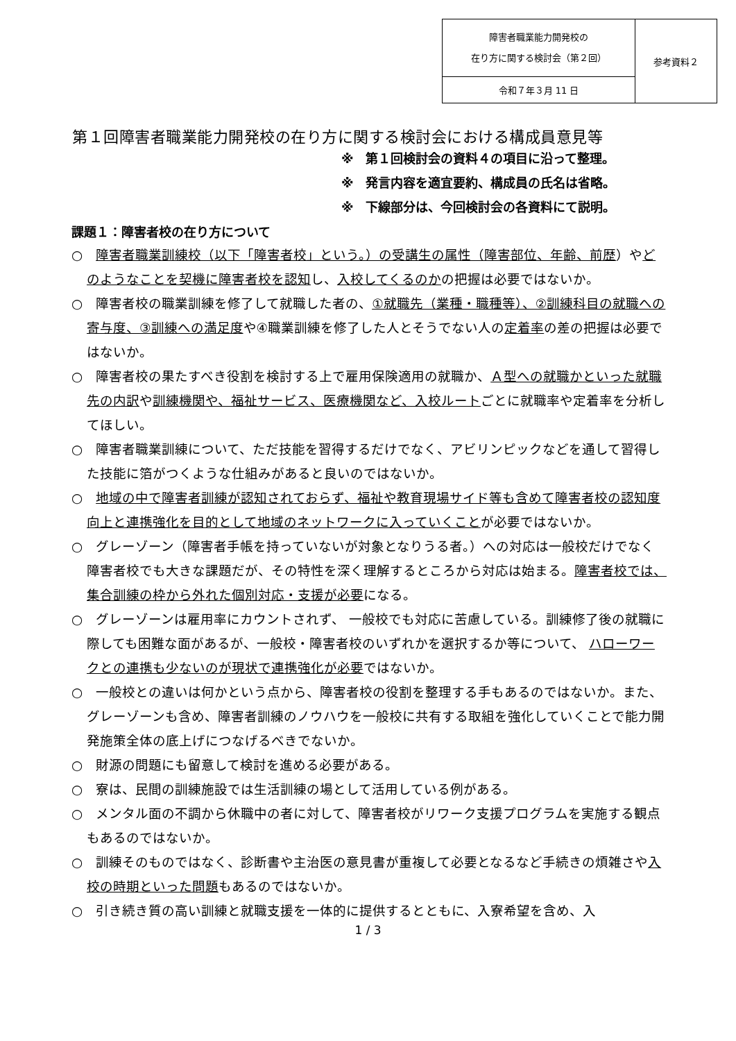| 障害者職業能力開発校の 在り方に関する検討会（第２回） | 参考資料２ |
| 令和７年３月 11 日 | |
第１回障害者職業能力開発校の在り方に関する検討会における構成員意見等
※　第１回検討会の資料４の項目に沿って整理。
※　発言内容を適宜要約、構成員の氏名は省略。
※　下線部分は、今回検討会の各資料にて説明。
課題１：障害者校の在り方について
○　障害者職業訓練校（以下「障害者校」という。）の受講生の属性（障害部位、年齢、前歴）やどのようなことを契機に障害者校を認知し、入校してくるのかの把握は必要ではないか。
○　障害者校の職業訓練を修了して就職した者の、①就職先（業種・職種等）、②訓練科目の就職への寄与度、③訓練への満足度や④職業訓練を修了した人とそうでない人の定着率の差の把握は必要ではないか。
○　障害者校の果たすべき役割を検討する上で雇用保険適用の就職か、Ａ型への就職かといった就職先の内訳や訓練機関や、福祉サービス、医療機関など、入校ルートごとに就職率や定着率を分析してほしい。
○　障害者職業訓練について、ただ技能を習得するだけでなく、アビリンピックなどを通して習得した技能に箔がつくような仕組みがあると良いのではないか。
○　地域の中で障害者訓練が認知されておらず、福祉や教育現場サイド等も含めて障害者校の認知度向上と連携強化を目的として地域のネットワークに入っていくことが必要ではないか。
○　グレーゾーン（障害者手帳を持っていないが対象となりうる者。）への対応は一般校だけでなく障害者校でも大きな課題だが、その特性を深く理解するところから対応は始まる。障害者校では、集合訓練の枠から外れた個別対応・支援が必要になる。
○　グレーゾーンは雇用率にカウントされず、 一般校でも対応に苦慮している。訓練修了後の就職に際しても困難な面があるが、一般校・障害者校のいずれかを選択するか等について、 ハローワークとの連携も少ないのが現状で連携強化が必要ではないか。
○　一般校との違いは何かという点から、障害者校の役割を整理する手もあるのではないか。また、グレーゾーンも含め、障害者訓練のノウハウを一般校に共有する取組を強化していくことで能力開発施策全体の底上げにつなげるべきでないか。
○　財源の問題にも留意して検討を進める必要がある。
○　寮は、民間の訓練施設では生活訓練の場として活用している例がある。
○　メンタル面の不調から休職中の者に対して、障害者校がリワーク支援プログラムを実施する観点もあるのではないか。
○　訓練そのものではなく、診断書や主治医の意見書が重複して必要となるなど手続きの煩雑さや入校の時期といった問題もあるのではないか。
○　引き続き質の高い訓練と就職支援を一体的に提供するとともに、入寮希望を含め、入
1 / 3